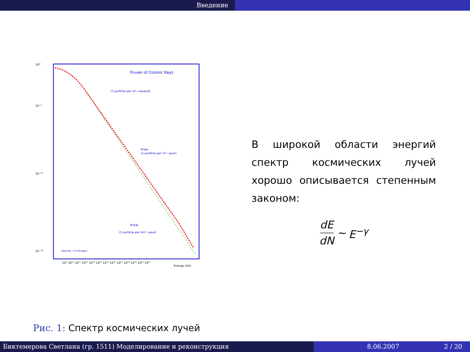Введение
Fluxes of Cosmic Rays
(1 particle per m²−second)
Knee
(1 particle per m²−year)
Ankle
(1 particle per km²−year)
(Swordy −U.Chicago)
Energy (eV)
10⁴
10⁻¹
10⁻¹⁶
10⁻²⁸
10⁹ 10¹⁰ 10¹¹ 10¹² 10¹³ 10¹⁴ 10¹⁵ 10¹⁶ 10¹⁷ 10¹⁸ 10¹⁹ 10²⁰ 10²¹
Рис. 1: Спектр космических лучей
В широкой области энергий спектр космических лучей хорошо описывается степенным законом:
dE dN ∼ E<sup>−γ</sup>
Биктемерова Светлана (гр. 1511) Моделирование и реконструкция 8.06.2007 2 / 20